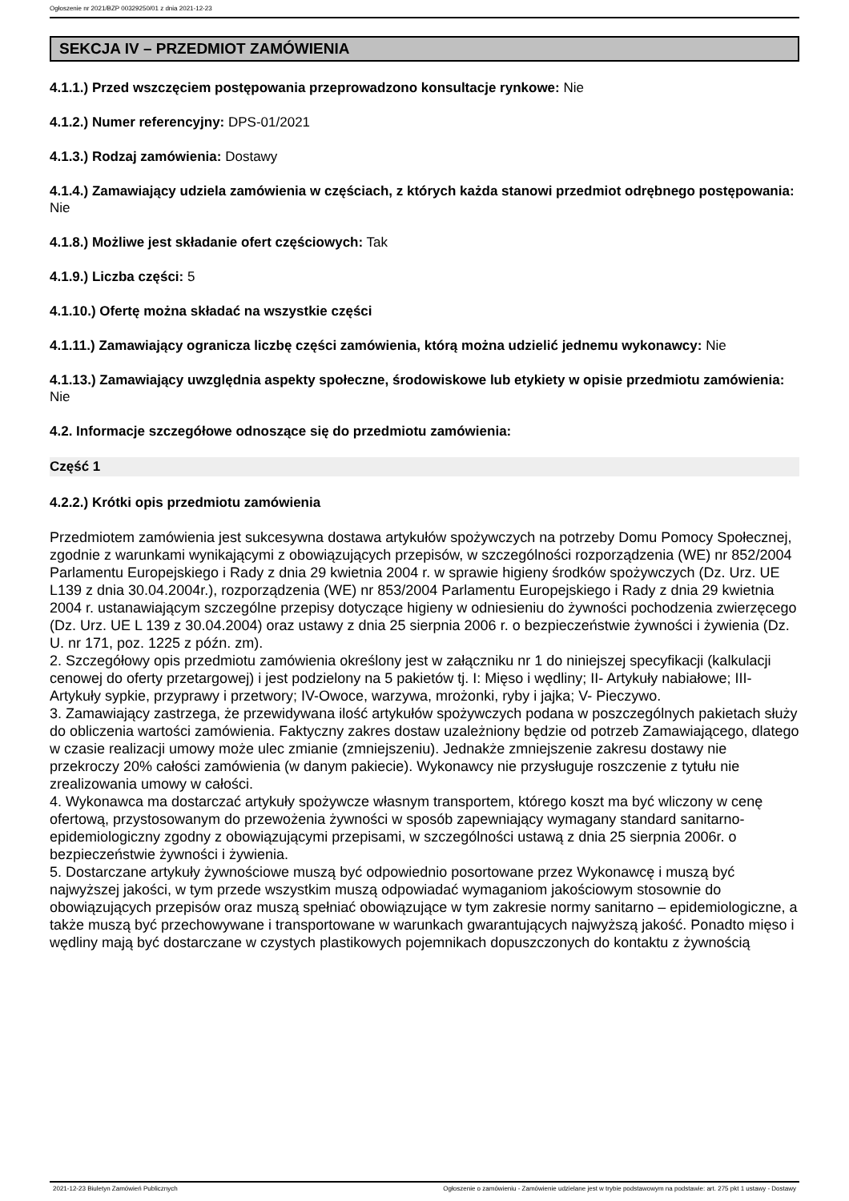Ogłoszenie nr 2021/BZP 00329250/01 z dnia 2021-12-23
SEKCJA IV – PRZEDMIOT ZAMÓWIENIA
4.1.1.) Przed wszczęciem postępowania przeprowadzono konsultacje rynkowe: Nie
4.1.2.) Numer referencyjny: DPS-01/2021
4.1.3.) Rodzaj zamówienia: Dostawy
4.1.4.) Zamawiający udziela zamówienia w częściach, z których każda stanowi przedmiot odrębnego postępowania: Nie
4.1.8.) Możliwe jest składanie ofert częściowych: Tak
4.1.9.) Liczba części: 5
4.1.10.) Ofertę można składać na wszystkie części
4.1.11.) Zamawiający ogranicza liczbę części zamówienia, którą można udzielić jednemu wykonawcy: Nie
4.1.13.) Zamawiający uwzględnia aspekty społeczne, środowiskowe lub etykiety w opisie przedmiotu zamówienia: Nie
4.2. Informacje szczegółowe odnoszące się do przedmiotu zamówienia:
Część 1
4.2.2.) Krótki opis przedmiotu zamówienia
Przedmiotem zamówienia jest sukcesywna dostawa artykułów spożywczych na potrzeby Domu Pomocy Społecznej, zgodnie z warunkami wynikającymi z obowiązujących przepisów, w szczególności rozporządzenia (WE) nr 852/2004 Parlamentu Europejskiego i Rady z dnia 29 kwietnia 2004 r. w sprawie higieny środków spożywczych (Dz. Urz. UE L139 z dnia 30.04.2004r.), rozporządzenia (WE) nr 853/2004 Parlamentu Europejskiego i Rady z dnia 29 kwietnia 2004 r. ustanawiającym szczególne przepisy dotyczące higieny w odniesieniu do żywności pochodzenia zwierzęcego (Dz. Urz. UE L 139 z 30.04.2004) oraz ustawy z dnia 25 sierpnia 2006 r. o bezpieczeństwie żywności i żywienia (Dz. U. nr 171, poz. 1225 z późn. zm).
2. Szczegółowy opis przedmiotu zamówienia określony jest w załączniku nr 1 do niniejszej specyfikacji (kalkulacji cenowej do oferty przetargowej) i jest podzielony na 5 pakietów tj. I: Mięso i wędliny; II- Artykuły nabiałowe; III- Artykuły sypkie, przyprawy i przetwory; IV-Owoce, warzywa, mrożonki, ryby i jajka; V- Pieczywo.
3. Zamawiający zastrzega, że przewidywana ilość artykułów spożywczych podana w poszczególnych pakietach służy do obliczenia wartości zamówienia. Faktyczny zakres dostaw uzależniony będzie od potrzeb Zamawiającego, dlatego w czasie realizacji umowy może ulec zmianie (zmniejszeniu). Jednakże zmniejszenie zakresu dostawy nie przekroczy 20% całości zamówienia (w danym pakiecie). Wykonawcy nie przysługuje roszczenie z tytułu nie zrealizowania umowy w całości.
4. Wykonawca ma dostarczać artykuły spożywcze własnym transportem, którego koszt ma być wliczony w cenę ofertową, przystosowanym do przewożenia żywności w sposób zapewniający wymagany standard sanitarno-epidemiologiczny zgodny z obowiązującymi przepisami, w szczególności ustawą z dnia 25 sierpnia 2006r. o bezpieczeństwie żywności i żywienia.
5. Dostarczane artykuły żywnościowe muszą być odpowiednio posortowane przez Wykonawcę i muszą być najwyższej jakości, w tym przede wszystkim muszą odpowiadać wymaganiom jakościowym stosownie do obowiązujących przepisów oraz muszą spełniać obowiązujące w tym zakresie normy sanitarno – epidemiologiczne, a także muszą być przechowywane i transportowane w warunkach gwarantujących najwyższą jakość. Ponadto mięso i wędliny mają być dostarczane w czystych plastikowych pojemnikach dopuszczonych do kontaktu z żywnością
2021-12-23 Biuletyn Zamówień Publicznych Ogłoszenie o zamówieniu - Zamówienie udzielane jest w trybie podstawowym na podstawie: art. 275 pkt 1 ustawy - Dostawy